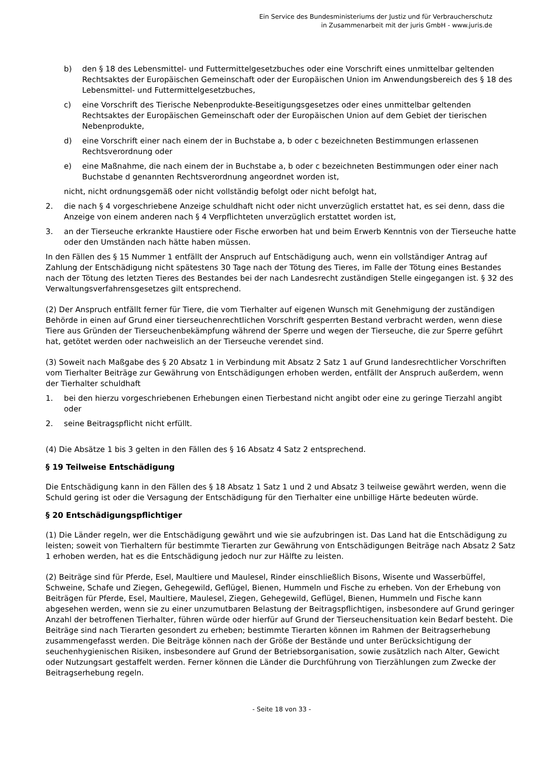Ein Service des Bundesministeriums der Justiz und für Verbraucherschutz
in Zusammenarbeit mit der juris GmbH - www.juris.de
b) den § 18 des Lebensmittel- und Futtermittelgesetzbuches oder eine Vorschrift eines unmittelbar geltenden Rechtsaktes der Europäischen Gemeinschaft oder der Europäischen Union im Anwendungsbereich des § 18 des Lebensmittel- und Futtermittelgesetzbuches,
c) eine Vorschrift des Tierische Nebenprodukte-Beseitigungsgesetzes oder eines unmittelbar geltenden Rechtsaktes der Europäischen Gemeinschaft oder der Europäischen Union auf dem Gebiet der tierischen Nebenprodukte,
d) eine Vorschrift einer nach einem der in Buchstabe a, b oder c bezeichneten Bestimmungen erlassenen Rechtsverordnung oder
e) eine Maßnahme, die nach einem der in Buchstabe a, b oder c bezeichneten Bestimmungen oder einer nach Buchstabe d genannten Rechtsverordnung angeordnet worden ist,
nicht, nicht ordnungsgemäß oder nicht vollständig befolgt oder nicht befolgt hat,
2. die nach § 4 vorgeschriebene Anzeige schuldhaft nicht oder nicht unverzüglich erstattet hat, es sei denn, dass die Anzeige von einem anderen nach § 4 Verpflichteten unverzüglich erstattet worden ist,
3. an der Tierseuche erkrankte Haustiere oder Fische erworben hat und beim Erwerb Kenntnis von der Tierseuche hatte oder den Umständen nach hätte haben müssen.
In den Fällen des § 15 Nummer 1 entfällt der Anspruch auf Entschädigung auch, wenn ein vollständiger Antrag auf Zahlung der Entschädigung nicht spätestens 30 Tage nach der Tötung des Tieres, im Falle der Tötung eines Bestandes nach der Tötung des letzten Tieres des Bestandes bei der nach Landesrecht zuständigen Stelle eingegangen ist. § 32 des Verwaltungsverfahrensgesetzes gilt entsprechend.
(2) Der Anspruch entfällt ferner für Tiere, die vom Tierhalter auf eigenen Wunsch mit Genehmigung der zuständigen Behörde in einen auf Grund einer tierseuchenrechtlichen Vorschrift gesperrten Bestand verbracht werden, wenn diese Tiere aus Gründen der Tierseuchenbekämpfung während der Sperre und wegen der Tierseuche, die zur Sperre geführt hat, getötet werden oder nachweislich an der Tierseuche verendet sind.
(3) Soweit nach Maßgabe des § 20 Absatz 1 in Verbindung mit Absatz 2 Satz 1 auf Grund landesrechtlicher Vorschriften vom Tierhalter Beiträge zur Gewährung von Entschädigungen erhoben werden, entfällt der Anspruch außerdem, wenn der Tierhalter schuldhaft
1. bei den hierzu vorgeschriebenen Erhebungen einen Tierbestand nicht angibt oder eine zu geringe Tierzahl angibt oder
2. seine Beitragspflicht nicht erfüllt.
(4) Die Absätze 1 bis 3 gelten in den Fällen des § 16 Absatz 4 Satz 2 entsprechend.
§ 19 Teilweise Entschädigung
Die Entschädigung kann in den Fällen des § 18 Absatz 1 Satz 1 und 2 und Absatz 3 teilweise gewährt werden, wenn die Schuld gering ist oder die Versagung der Entschädigung für den Tierhalter eine unbillige Härte bedeuten würde.
§ 20 Entschädigungspflichtiger
(1) Die Länder regeln, wer die Entschädigung gewährt und wie sie aufzubringen ist. Das Land hat die Entschädigung zu leisten; soweit von Tierhaltern für bestimmte Tierarten zur Gewährung von Entschädigungen Beiträge nach Absatz 2 Satz 1 erhoben werden, hat es die Entschädigung jedoch nur zur Hälfte zu leisten.
(2) Beiträge sind für Pferde, Esel, Maultiere und Maulesel, Rinder einschließlich Bisons, Wisente und Wasserbüffel, Schweine, Schafe und Ziegen, Gehegewild, Geflügel, Bienen, Hummeln und Fische zu erheben. Von der Erhebung von Beiträgen für Pferde, Esel, Maultiere, Maulesel, Ziegen, Gehegewild, Geflügel, Bienen, Hummeln und Fische kann abgesehen werden, wenn sie zu einer unzumutbaren Belastung der Beitragspflichtigen, insbesondere auf Grund geringer Anzahl der betroffenen Tierhalter, führen würde oder hierfür auf Grund der Tierseuchensituation kein Bedarf besteht. Die Beiträge sind nach Tierarten gesondert zu erheben; bestimmte Tierarten können im Rahmen der Beitragserhebung zusammengefasst werden. Die Beiträge können nach der Größe der Bestände und unter Berücksichtigung der seuchenhygienischen Risiken, insbesondere auf Grund der Betriebsorganisation, sowie zusätzlich nach Alter, Gewicht oder Nutzungsart gestaffelt werden. Ferner können die Länder die Durchführung von Tierzählungen zum Zwecke der Beitragserhebung regeln.
- Seite 18 von 33 -